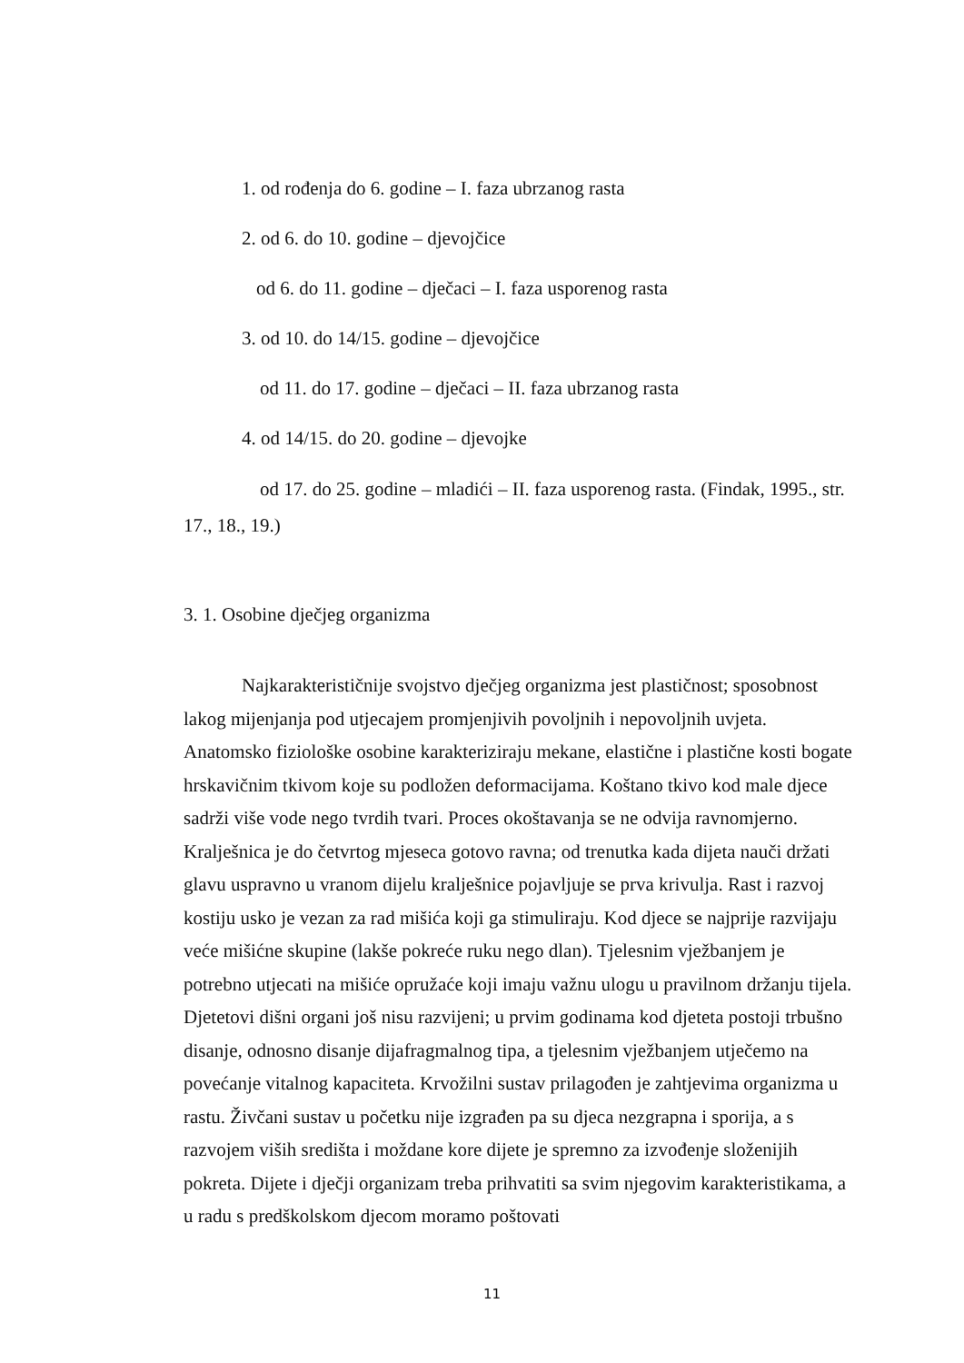1. od rođenja do 6. godine – I. faza ubrzanog rasta
2. od 6. do 10. godine – djevojčice
od 6. do 11. godine – dječaci – I. faza usporenog rasta
3. od 10. do 14/15. godine – djevojčice
od 11. do 17. godine – dječaci – II. faza ubrzanog rasta
4. od 14/15. do 20. godine – djevojke
od 17. do 25. godine – mladići – II. faza usporenog rasta. (Findak, 1995., str. 17., 18., 19.)
3. 1. Osobine dječjeg organizma
Najkarakterističnije svojstvo dječjeg organizma jest plastičnost; sposobnost lakog mijenjanja pod utjecajem promjenjivih povoljnih i nepovoljnih uvjeta. Anatomsko fiziološke osobine karakteriziraju mekane, elastične i plastične kosti bogate hrskavičnim tkivom koje su podložen deformacijama. Koštano tkivo kod male djece sadrži više vode nego tvrdih tvari. Proces okoštavanja se ne odvija ravnomjerno. Kralješnica je do četvrtog mjeseca gotovo ravna; od trenutka kada dijeta nauči držati glavu uspravno u vranom dijelu kralješnice pojavljuje se prva krivulja. Rast i razvoj kostiju usko je vezan za rad mišića koji ga stimuliraju. Kod djece se najprije razvijaju veće mišićne skupine (lakše pokreće ruku nego dlan). Tjelesnim vježbanjem je potrebno utjecati na mišiće opružaće koji imaju važnu ulogu u pravilnom držanju tijela. Djetetovi dišni organi još nisu razvijeni; u prvim godinama kod djeteta postoji trbušno disanje, odnosno disanje dijafragmalnog tipa, a tjelesnim vježbanjem utječemo na povećanje vitalnog kapaciteta. Krvožilni sustav prilagođen je zahtjevima organizma u rastu. Živčani sustav u početku nije izgrađen pa su djeca nezgrapna i sporija, a s razvojem viših središta i moždane kore dijete je spremno za izvođenje složenijih pokreta. Dijete i dječji organizam treba prihvatiti sa svim njegovim karakteristikama, a u radu s predškolskom djecom moramo poštovati
11